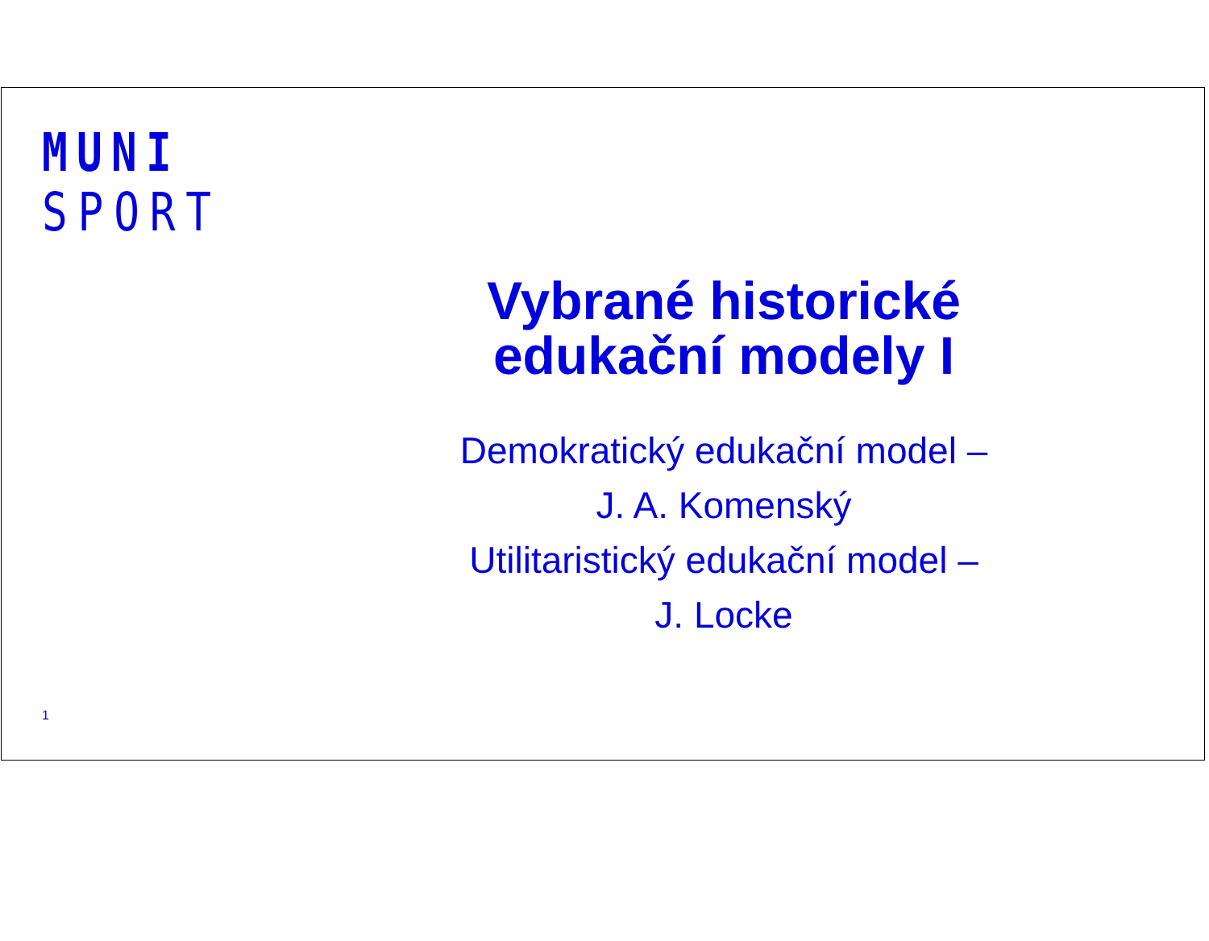MUNI
SPORT
Vybrané historické
edukační modely I
Demokratický edukační model –
J. A. Komenský
Utilitaristický edukační model –
J. Locke
1